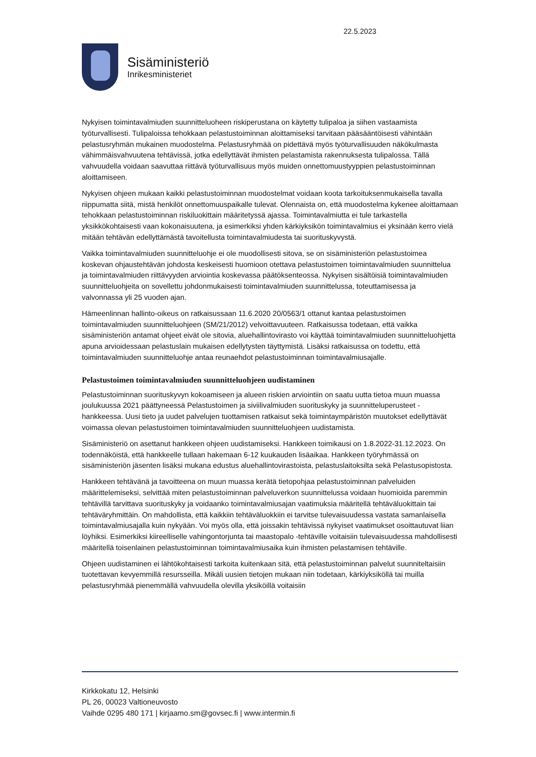22.5.2023
Sisäministeriö
Inrikesministeriet
Nykyisen toimintavalmiuden suunnitteluoheen riskiperustana on käytetty tulipaloa ja siihen vastaamista työturvallisesti. Tulipaloissa tehokkaan pelastustoiminnan aloittamiseksi tarvitaan pääsääntöisesti vähintään pelastusryhmän mukainen muodostelma. Pelastusryhmää on pidettävä myös työturvallisuuden näkökulmasta vähimmäisvahvuutena tehtävissä, jotka edellyttävät ihmisten pelastamista rakennuksesta tulipalossa. Tällä vahvuudella voidaan saavuttaa riittävä työturvallisuus myös muiden onnettomuustyyppien pelastustoiminnan aloittamiseen.
Nykyisen ohjeen mukaan kaikki pelastustoiminnan muodostelmat voidaan koota tarkoituksenmukaisella tavalla riippumatta siitä, mistä henkilöt onnettomuuspaikalle tulevat. Olennaista on, että muodostelma kykenee aloittamaan tehokkaan pelastustoiminnan riskiluokittain määritetyssä ajassa. Toimintavalmiutta ei tule tarkastella yksikkökohtaisesti vaan kokonaisuutena, ja esimerkiksi yhden kärkiyksikön toimintavalmius ei yksinään kerro vielä mitään tehtävän edellyttämästä tavoitellusta toimintavalmiudesta tai suorituskyvystä.
Vaikka toimintavalmiuden suunnitteluohje ei ole muodollisesti sitova, se on sisäministeriön pelastustoimea koskevan ohjaustehtävän johdosta keskeisesti huomioon otettava pelastustoimen toimintavalmiuden suunnittelua ja toimintavalmiuden riittävyyden arviointia koskevassa päätöksenteossa. Nykyisen sisältöisiä toimintavalmiuden suunnitteluohjeita on sovellettu johdonmukaisesti toimintavalmiuden suunnittelussa, toteuttamisessa ja valvonnassa yli 25 vuoden ajan.
Hämeenlinnan hallinto-oikeus on ratkaisussaan 11.6.2020 20/0563/1 ottanut kantaa pelastustoimen toimintavalmiuden suunnitteluohjeen (SM/21/2012) velvoittavuuteen. Ratkaisussa todetaan, että vaikka sisäministeriön antamat ohjeet eivät ole sitovia, aluehallintovirasto voi käyttää toimintavalmiuden suunnitteluohjetta apuna arvioidessaan pelastuslain mukaisen edellytysten täyttymistä. Lisäksi ratkaisussa on todettu, että toimintavalmiuden suunnitteluohje antaa reunaehdot pelastustoiminnan toimintavalmiusajalle.
Pelastustoimen toimintavalmiuden suunnitteluohjeen uudistaminen
Pelastustoiminnan suorituskyvyn kokoamiseen ja alueen riskien arviointiin on saatu uutta tietoa muun muassa joulukuussa 2021 päättyneessä Pelastustoimen ja siviilivalmiuden suorituskyky ja suunnitteluperusteet -hankkeessa. Uusi tieto ja uudet palvelujen tuottamisen ratkaisut sekä toimintaympäristön muutokset edellyttävät voimassa olevan pelastustoimen toimintavalmiuden suunnitteluohjeen uudistamista.
Sisäministeriö on asettanut hankkeen ohjeen uudistamiseksi. Hankkeen toimikausi on 1.8.2022-31.12.2023. On todennäköistä, että hankkeelle tullaan hakemaan 6-12 kuukauden lisäaikaa. Hankkeen työryhmässä on sisäministeriön jäsenten lisäksi mukana edustus aluehallintovirastoista, pelastuslaitoksilta sekä Pelastusopistosta.
Hankkeen tehtävänä ja tavoitteena on muun muassa kerätä tietopohjaa pelastustoiminnan palveluiden määrittelemiseksi, selvittää miten pelastustoiminnan palveluverkon suunnittelussa voidaan huomioida paremmin tehtävillä tarvittava suorituskyky ja voidaanko toimintavalmiusajan vaatimuksia määritellä tehtäväluokittain tai tehtäväryhmittäin. On mahdollista, että kaikkiin tehtäväluokkiin ei tarvitse tulevaisuudessa vastata samanlaisella toimintavalmiusajalla kuin nykyään. Voi myös olla, että joissakin tehtävissä nykyiset vaatimukset osoittautuvat liian löyhiksi. Esimerkiksi kiireelliselle vahingontorjunta tai maastopalo -tehtäville voitaisiin tulevaisuudessa mahdollisesti määritellä toisenlainen pelastustoiminnan toimintavalmiusaika kuin ihmisten pelastamisen tehtäville.
Ohjeen uudistaminen ei lähtökohtaisesti tarkoita kuitenkaan sitä, että pelastustoiminnan palvelut suunniteltaisiin tuotettavan kevyemmillä resursseilla. Mikäli uusien tietojen mukaan niin todetaan, kärkiyksiköllä tai muilla pelastusryhmää pienemmällä vahvuudella olevilla yksiköillä voitaisiin
Kirkkokatu 12, Helsinki
PL 26, 00023 Valtioneuvosto
Vaihde 0295 480 171 | kirjaamo.sm@govsec.fi | www.intermin.fi